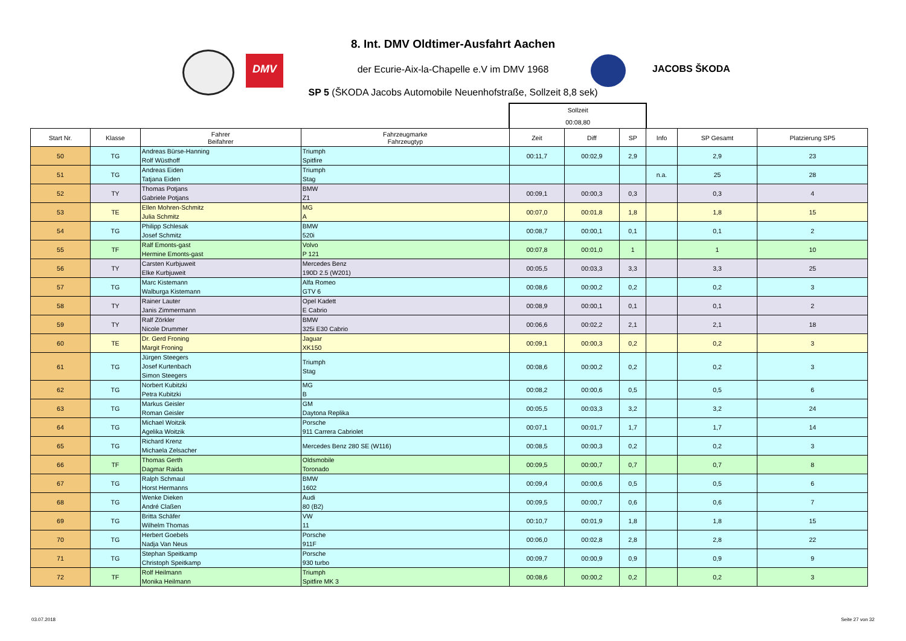DMV
JACOBS ŠKODA
8. Int. DMV Oldtimer-Ausfahrt Aachen
der Ecurie-Aix-la-Chapelle e.V im DMV 1968
SP 5 (ŠKODA Jacobs Automobile Neuenhofstraße, Sollzeit 8,8 sek)
| | | | | Sollzeit 00:08,80 | | | | | |
| Start Nr. | Klasse | Fahrer Beifahrer | Fahrzeugmarke Fahrzeugtyp | Zeit | Diff | SP | Info | SP Gesamt | Platzierung SP5 |
| 50 | TG | Andreas Bürse-Hanning Rolf Wüsthoff | Triumph Spitfire | 00:11,7 | 00:02,9 | 2,9 | | 2,9 | 23 |
| 51 | TG | Andreas Eiden Tatjana Eiden | Triumph Stag | | | | n.a. | 25 | 28 |
| 52 | TY | Thomas Potjans Gabriele Potjans | BMW Z1 | 00:09,1 | 00:00,3 | 0,3 | | 0,3 | 4 |
| 53 | TE | Ellen Mohren-Schmitz Julia Schmitz | MG A | 00:07,0 | 00:01,8 | 1,8 | | 1,8 | 15 |
| 54 | TG | Philipp Schlesak Josef Schmitz | BMW 520i | 00:08,7 | 00:00,1 | 0,1 | | 0,1 | 2 |
| 55 | TF | Ralf Emonts-gast Hermine Emonts-gast | Volvo P 121 | 00:07,8 | 00:01,0 | 1 | | 1 | 10 |
| 56 | TY | Carsten Kurbjuweit Elke Kurbjuweit | Mercedes Benz 190D 2.5 (W201) | 00:05,5 | 00:03,3 | 3,3 | | 3,3 | 25 |
| 57 | TG | Marc Kistemann Walburga Kistemann | Alfa Romeo GTV 6 | 00:08,6 | 00:00,2 | 0,2 | | 0,2 | 3 |
| 58 | TY | Rainer Lauter Janis Zimmermann | Opel Kadett E Cabrio | 00:08,9 | 00:00,1 | 0,1 | | 0,1 | 2 |
| 59 | TY | Ralf Zörkler Nicole Drummer | BMW 325i E30 Cabrio | 00:06,6 | 00:02,2 | 2,1 | | 2,1 | 18 |
| 60 | TE | Dr. Gerd Froning Margit Froning | Jaguar XK150 | 00:09,1 | 00:00,3 | 0,2 | | 0,2 | 3 |
| 61 | TG | Jürgen Steegers Josef Kurtenbach Simon Steegers | Triumph Stag | 00:08,6 | 00:00,2 | 0,2 | | 0,2 | 3 |
| 62 | TG | Norbert Kubitzki Petra Kubitzki | MG B | 00:08,2 | 00:00,6 | 0,5 | | 0,5 | 6 |
| 63 | TG | Markus Geisler Roman Geisler | GM Daytona Replika | 00:05,5 | 00:03,3 | 3,2 | | 3,2 | 24 |
| 64 | TG | Michael Woitzik Agelika Woitzik | Porsche 911 Carrera Cabriolet | 00:07,1 | 00:01,7 | 1,7 | | 1,7 | 14 |
| 65 | TG | Richard Krenz Michaela Zelsacher | Mercedes Benz 280 SE (W116) | 00:08,5 | 00:00,3 | 0,2 | | 0,2 | 3 |
| 66 | TF | Thomas Gerth Dagmar Raida | Oldsmobile Toronado | 00:09,5 | 00:00,7 | 0,7 | | 0,7 | 8 |
| 67 | TG | Ralph Schmaul Horst Hermanns | BMW 1602 | 00:09,4 | 00:00,6 | 0,5 | | 0,5 | 6 |
| 68 | TG | Wenke Dieken André Claßen | Audi 80 (B2) | 00:09,5 | 00:00,7 | 0,6 | | 0,6 | 7 |
| 69 | TG | Britta Schäfer Wilhelm Thomas | VW 11 | 00:10,7 | 00:01,9 | 1,8 | | 1,8 | 15 |
| 70 | TG | Herbert Goebels Nadja Van Neus | Porsche 911F | 00:06,0 | 00:02,8 | 2,8 | | 2,8 | 22 |
| 71 | TG | Stephan Speitkamp Christoph Speitkamp | Porsche 930 turbo | 00:09,7 | 00:00,9 | 0,9 | | 0,9 | 9 |
| 72 | TF | Rolf Heilmann Monika Heilmann | Triumph Spitfire MK 3 | 00:08,6 | 00:00,2 | 0,2 | | 0,2 | 3 |
03.07.2018 Seite 27 von 32